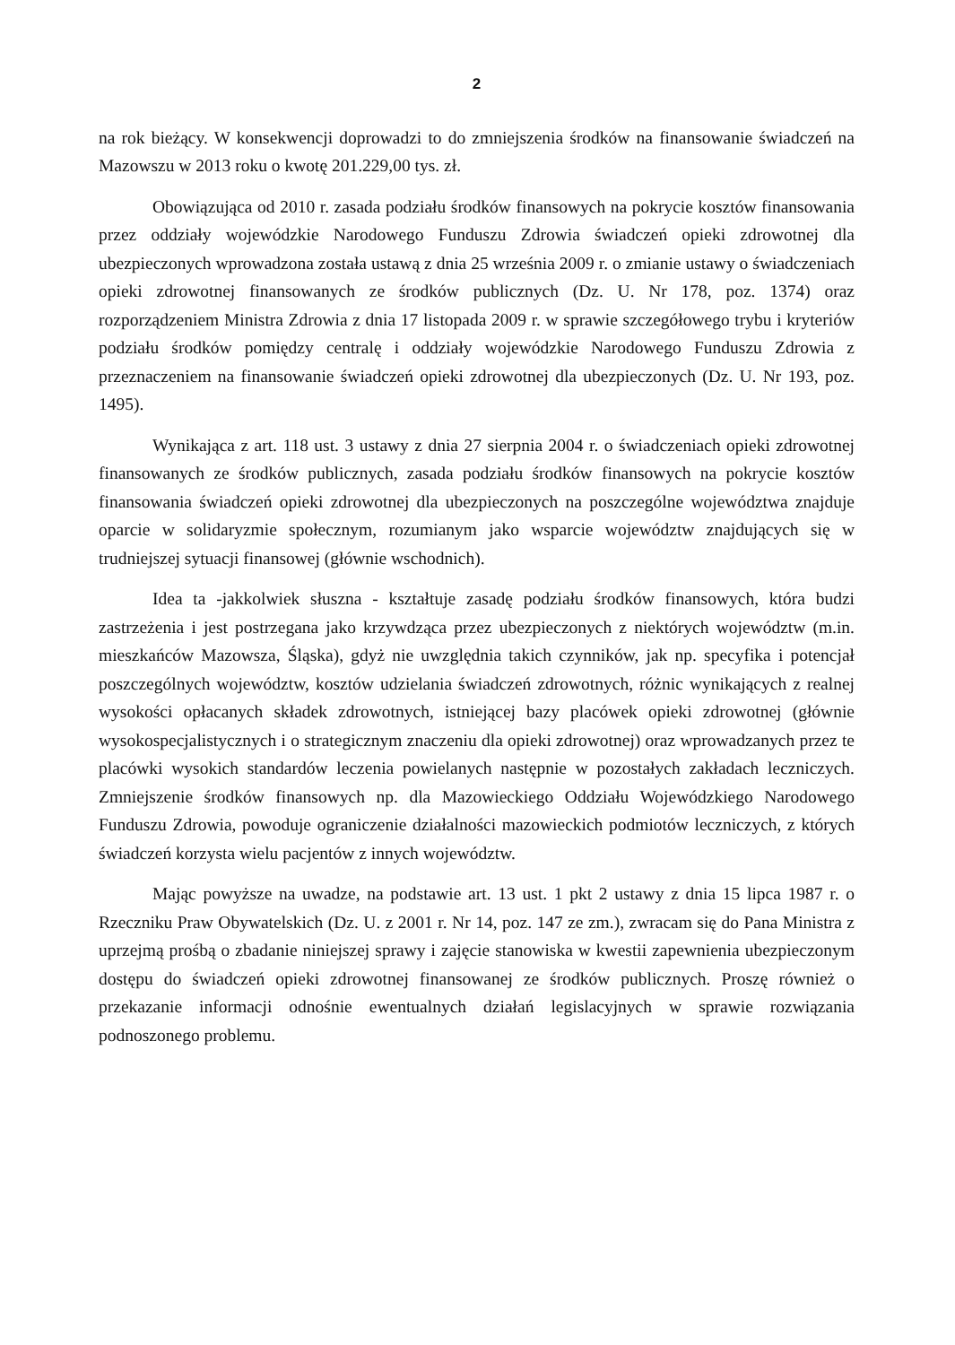2
na rok bieżący. W konsekwencji doprowadzi to do zmniejszenia środków na finansowanie świadczeń na Mazowszu w 2013 roku o kwotę 201.229,00 tys. zł.
Obowiązująca od 2010 r. zasada podziału środków finansowych na pokrycie kosztów finansowania przez oddziały wojewódzkie Narodowego Funduszu Zdrowia świadczeń opieki zdrowotnej dla ubezpieczonych wprowadzona została ustawą z dnia 25 września 2009 r. o zmianie ustawy o świadczeniach opieki zdrowotnej finansowanych ze środków publicznych (Dz. U. Nr 178, poz. 1374) oraz rozporządzeniem Ministra Zdrowia z dnia 17 listopada 2009 r. w sprawie szczegółowego trybu i kryteriów podziału środków pomiędzy centralę i oddziały wojewódzkie Narodowego Funduszu Zdrowia z przeznaczeniem na finansowanie świadczeń opieki zdrowotnej dla ubezpieczonych (Dz. U. Nr 193, poz. 1495).
Wynikająca z art. 118 ust. 3 ustawy z dnia 27 sierpnia 2004 r. o świadczeniach opieki zdrowotnej finansowanych ze środków publicznych, zasada podziału środków finansowych na pokrycie kosztów finansowania świadczeń opieki zdrowotnej dla ubezpieczonych na poszczególne województwa znajduje oparcie w solidaryzmie społecznym, rozumianym jako wsparcie województw znajdujących się w trudniejszej sytuacji finansowej (głównie wschodnich).
Idea ta -jakkolwiek słuszna - kształtuje zasadę podziału środków finansowych, która budzi zastrzeżenia i jest postrzegana jako krzywdząca przez ubezpieczonych z niektórych województw (m.in. mieszkańców Mazowsza, Śląska), gdyż nie uwzględnia takich czynników, jak np. specyfika i potencjał poszczególnych województw, kosztów udzielania świadczeń zdrowotnych, różnic wynikających z realnej wysokości opłacanych składek zdrowotnych, istniejącej bazy placówek opieki zdrowotnej (głównie wysokospecjalistycznych i o strategicznym znaczeniu dla opieki zdrowotnej) oraz wprowadzanych przez te placówki wysokich standardów leczenia powielanych następnie w pozostałych zakładach leczniczych. Zmniejszenie środków finansowych np. dla Mazowieckiego Oddziału Wojewódzkiego Narodowego Funduszu Zdrowia, powoduje ograniczenie działalności mazowieckich podmiotów leczniczych, z których świadczeń korzysta wielu pacjentów z innych województw.
Mając powyższe na uwadze, na podstawie art. 13 ust. 1 pkt 2 ustawy z dnia 15 lipca 1987 r. o Rzeczniku Praw Obywatelskich (Dz. U. z 2001 r. Nr 14, poz. 147 ze zm.), zwracam się do Pana Ministra z uprzejmą prośbą o zbadanie niniejszej sprawy i zajęcie stanowiska w kwestii zapewnienia ubezpieczonym dostępu do świadczeń opieki zdrowotnej finansowanej ze środków publicznych. Proszę również o przekazanie informacji odnośnie ewentualnych działań legislacyjnych w sprawie rozwiązania podnoszonego problemu.